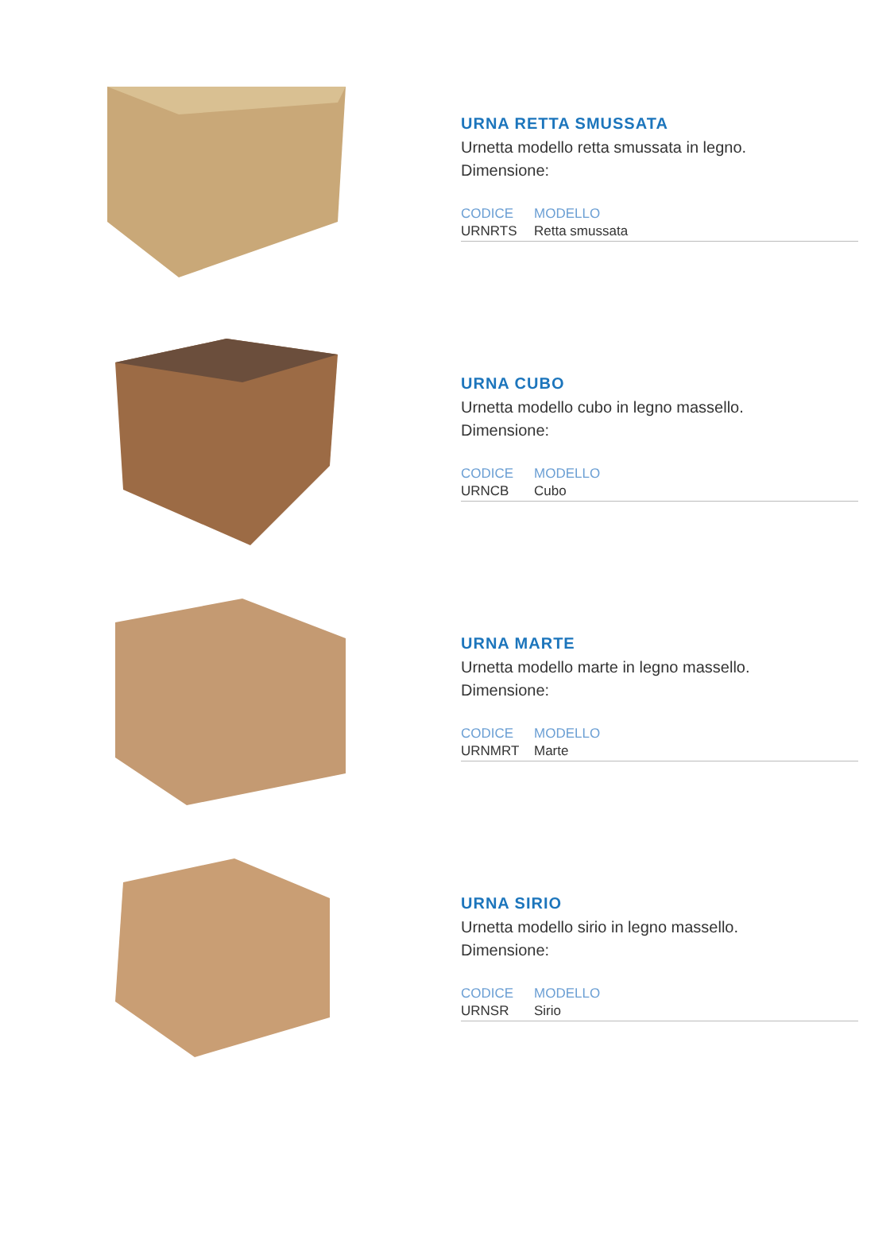URNA RETTA SMUSSATA
Urnetta modello retta smussata in legno.
Dimensione:
| CODICE | MODELLO |
| --- | --- |
| URNRTS | Retta smussata |
URNA CUBO
Urnetta modello cubo in legno massello.
Dimensione:
| CODICE | MODELLO |
| --- | --- |
| URNCB | Cubo |
URNA MARTE
Urnetta modello marte in legno massello.
Dimensione:
| CODICE | MODELLO |
| --- | --- |
| URNMRT | Marte |
URNA SIRIO
Urnetta modello sirio in legno massello.
Dimensione:
| CODICE | MODELLO |
| --- | --- |
| URNSR | Sirio |